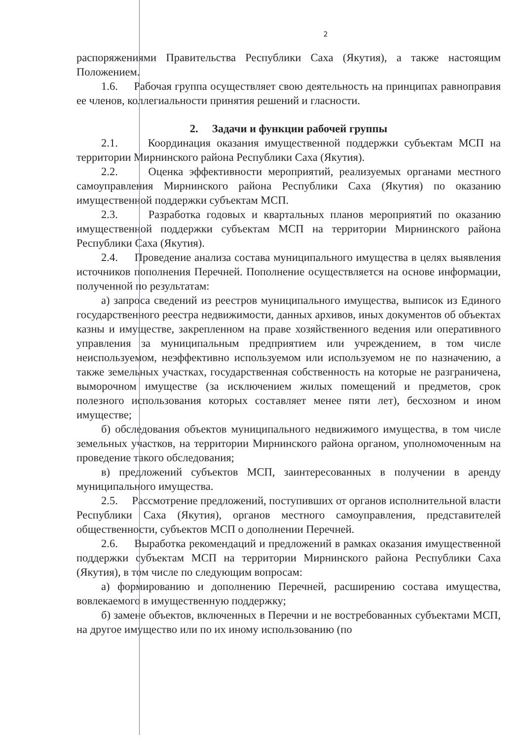2
распоряжениями Правительства Республики Саха (Якутия), а также настоящим Положением.
1.6. Рабочая группа осуществляет свою деятельность на принципах равноправия ее членов, коллегиальности принятия решений и гласности.
2. Задачи и функции рабочей группы
2.1. Координация оказания имущественной поддержки субъектам МСП на территории Мирнинского района Республики Саха (Якутия).
2.2. Оценка эффективности мероприятий, реализуемых органами местного самоуправления Мирнинского района Республики Саха (Якутия) по оказанию имущественной поддержки субъектам МСП.
2.3. Разработка годовых и квартальных планов мероприятий по оказанию имущественной поддержки субъектам МСП на территории Мирнинского района Республики Саха (Якутия).
2.4. Проведение анализа состава муниципального имущества в целях выявления источников пополнения Перечней. Пополнение осуществляется на основе информации, полученной по результатам:
а) запроса сведений из реестров муниципального имущества, выписок из Единого государственного реестра недвижимости, данных архивов, иных документов об объектах казны и имуществе, закрепленном на праве хозяйственного ведения или оперативного управления за муниципальным предприятием или учреждением, в том числе неиспользуемом, неэффективно используемом или используемом не по назначению, а также земельных участках, государственная собственность на которые не разграничена, выморочном имуществе (за исключением жилых помещений и предметов, срок полезного использования которых составляет менее пяти лет), бесхозном и ином имуществе;
б) обследования объектов муниципального недвижимого имущества, в том числе земельных участков, на территории Мирнинского района органом, уполномоченным на проведение такого обследования;
в) предложений субъектов МСП, заинтересованных в получении в аренду муниципального имущества.
2.5. Рассмотрение предложений, поступивших от органов исполнительной власти Республики Саха (Якутия), органов местного самоуправления, представителей общественности, субъектов МСП о дополнении Перечней.
2.6. Выработка рекомендаций и предложений в рамках оказания имущественной поддержки субъектам МСП на территории Мирнинского района Республики Саха (Якутия), в том числе по следующим вопросам:
а) формированию и дополнению Перечней, расширению состава имущества, вовлекаемого в имущественную поддержку;
б) замене объектов, включенных в Перечни и не востребованных субъектами МСП, на другое имущество или по их иному использованию (по